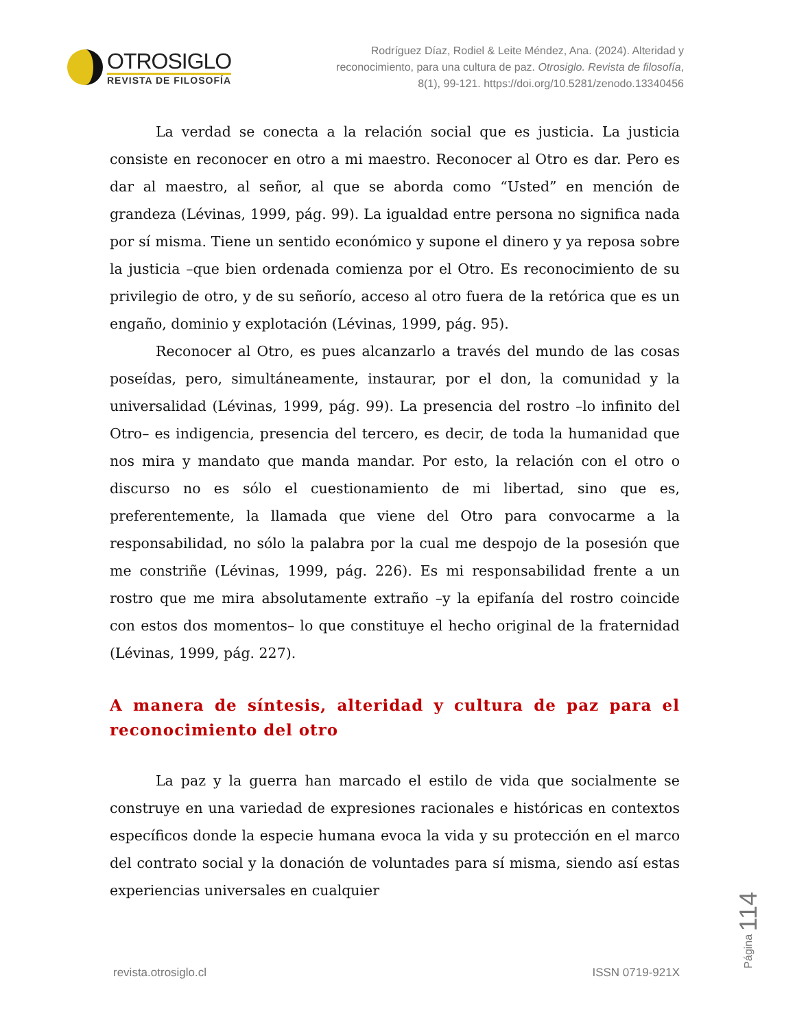OTROSIGLO
REVISTA DE FILOSOFÍA
Rodríguez Díaz, Rodiel & Leite Méndez, Ana. (2024). Alteridad y reconocimiento, para una cultura de paz. Otrosiglo. Revista de filosofía, 8(1), 99-121. https://doi.org/10.5281/zenodo.13340456
La verdad se conecta a la relación social que es justicia. La justicia consiste en reconocer en otro a mi maestro. Reconocer al Otro es dar. Pero es dar al maestro, al señor, al que se aborda como “Usted” en mención de grandeza (Lévinas, 1999, pág. 99). La igualdad entre persona no significa nada por sí misma. Tiene un sentido económico y supone el dinero y ya reposa sobre la justicia –que bien ordenada comienza por el Otro. Es reconocimiento de su privilegio de otro, y de su señorío, acceso al otro fuera de la retórica que es un engaño, dominio y explotación (Lévinas, 1999, pág. 95).
Reconocer al Otro, es pues alcanzarlo a través del mundo de las cosas poseídas, pero, simultáneamente, instaurar, por el don, la comunidad y la universalidad (Lévinas, 1999, pág. 99). La presencia del rostro –lo infinito del Otro– es indigencia, presencia del tercero, es decir, de toda la humanidad que nos mira y mandato que manda mandar. Por esto, la relación con el otro o discurso no es sólo el cuestionamiento de mi libertad, sino que es, preferentemente, la llamada que viene del Otro para convocarme a la responsabilidad, no sólo la palabra por la cual me despojo de la posesión que me constriñe (Lévinas, 1999, pág. 226). Es mi responsabilidad frente a un rostro que me mira absolutamente extraño –y la epifanía del rostro coincide con estos dos momentos– lo que constituye el hecho original de la fraternidad (Lévinas, 1999, pág. 227).
A manera de síntesis, alteridad y cultura de paz para el reconocimiento del otro
La paz y la guerra han marcado el estilo de vida que socialmente se construye en una variedad de expresiones racionales e históricas en contextos específicos donde la especie humana evoca la vida y su protección en el marco del contrato social y la donación de voluntades para sí misma, siendo así estas experiencias universales en cualquier
Página 114
revista.otrosiglo.cl ISSN 0719-921X